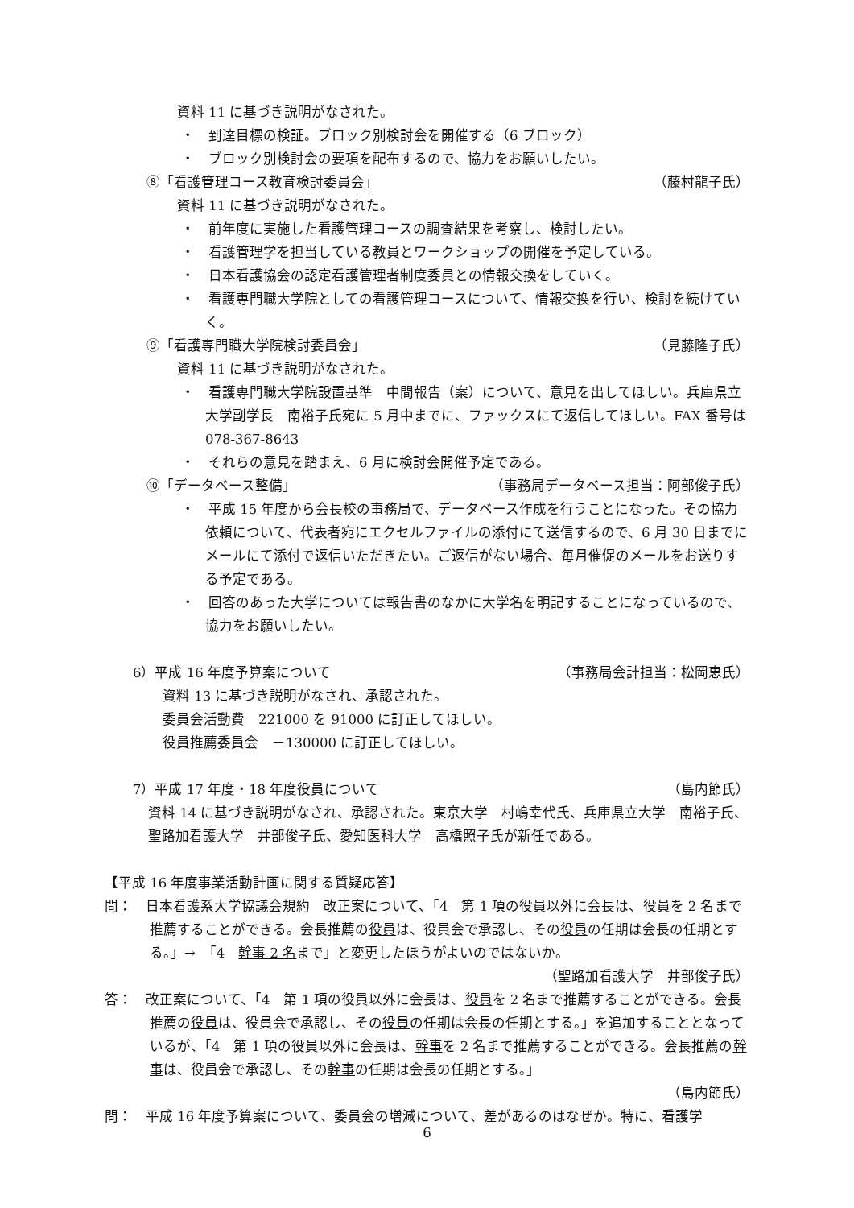資料 11 に基づき説明がなされた。
・　到達目標の検証。ブロック別検討会を開催する（6 ブロック）
・　ブロック別検討会の要項を配布するので、協力をお願いしたい。
⑧「看護管理コース教育検討委員会」 （藤村龍子氏）
資料 11 に基づき説明がなされた。
・　前年度に実施した看護管理コースの調査結果を考察し、検討したい。
・　看護管理学を担当している教員とワークショップの開催を予定している。
・　日本看護協会の認定看護管理者制度委員との情報交換をしていく。
・　看護専門職大学院としての看護管理コースについて、情報交換を行い、検討を続けていく。
⑨「看護専門職大学院検討委員会」 （見藤隆子氏）
資料 11 に基づき説明がなされた。
・　看護専門職大学院設置基準　中間報告（案）について、意見を出してほしい。兵庫県立大学副学長　南裕子氏宛に 5 月中までに、ファックスにて返信してほしい。FAX 番号は 078-367-8643
・　それらの意見を踏まえ、6 月に検討会開催予定である。
⑩「データベース整備」 （事務局データベース担当：阿部俊子氏）
・　平成 15 年度から会長校の事務局で、データベース作成を行うことになった。その協力依頼について、代表者宛にエクセルファイルの添付にて送信するので、6 月 30 日までにメールにて添付で返信いただきたい。ご返信がない場合、毎月催促のメールをお送りする予定である。
・　回答のあった大学については報告書のなかに大学名を明記することになっているので、協力をお願いしたい。
6）平成 16 年度予算案について （事務局会計担当：松岡恵氏）
資料 13 に基づき説明がなされ、承認された。
委員会活動費　221000 を 91000 に訂正してほしい。
役員推薦委員会　－130000 に訂正してほしい。
7）平成 17 年度・18 年度役員について （島内節氏）
資料 14 に基づき説明がなされ、承認された。東京大学　村嶋幸代氏、兵庫県立大学　南裕子氏、聖路加看護大学　井部俊子氏、愛知医科大学　高橋照子氏が新任である。
【平成 16 年度事業活動計画に関する質疑応答】
問：　日本看護系大学協議会規約　改正案について、「4　第 1 項の役員以外に会長は、役員を 2 名まで推薦することができる。会長推薦の役員は、役員会で承認し、その役員の任期は会長の任期とする。」→　「4　幹事 2 名まで」と変更したほうがよいのではないか。
（聖路加看護大学　井部俊子氏）
答：　改正案について、「4　第 1 項の役員以外に会長は、役員を 2 名まで推薦することができる。会長推薦の役員は、役員会で承認し、その役員の任期は会長の任期とする。」を追加することとなっているが、「4　第 1 項の役員以外に会長は、幹事を 2 名まで推薦することができる。会長推薦の幹事は、役員会で承認し、その幹事の任期は会長の任期とする。」
（島内節氏）
問：　平成 16 年度予算案について、委員会の増減について、差があるのはなぜか。特に、看護学
6